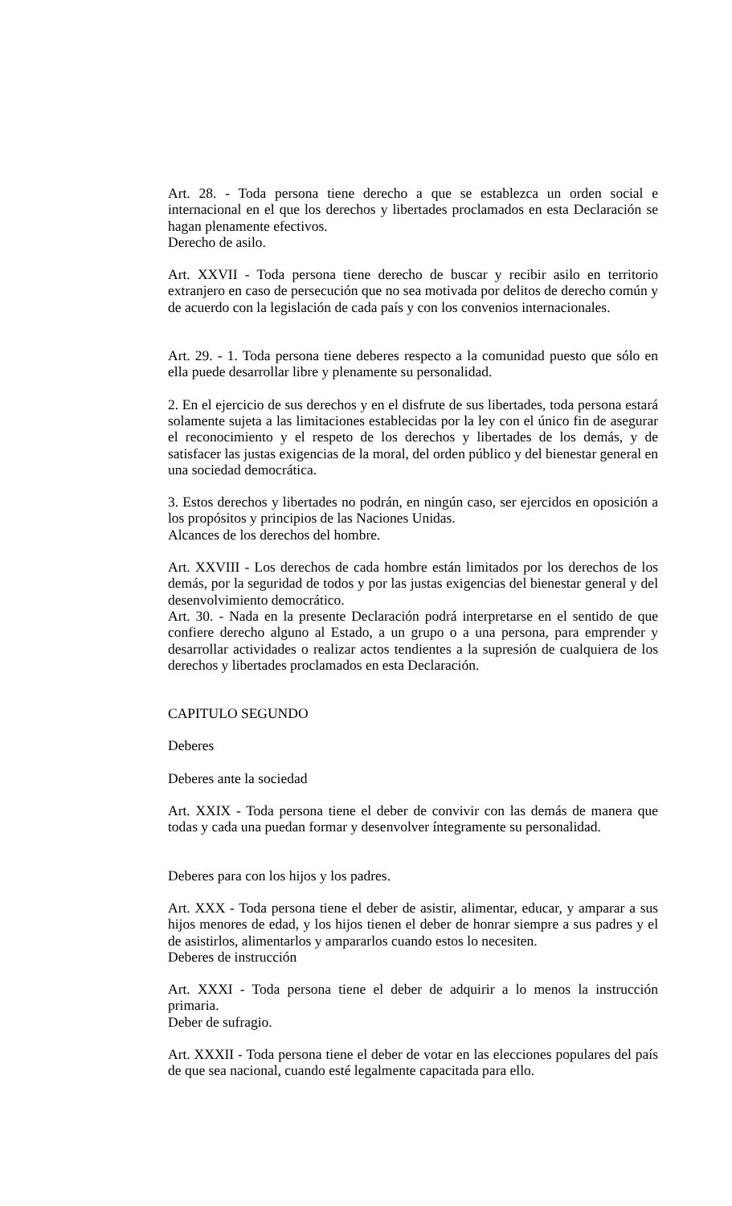Art. 28. - Toda persona tiene derecho a que se establezca un orden social e internacional en el que los derechos y libertades proclamados en esta Declaración se hagan plenamente efectivos.
Derecho de asilo.
Art. XXVII - Toda persona tiene derecho de buscar y recibir asilo en territorio extranjero en caso de persecución que no sea motivada por delitos de derecho común y de acuerdo con la legislación de cada país y con los convenios internacionales.
Art. 29. - 1. Toda persona tiene deberes respecto a la comunidad puesto que sólo en ella puede desarrollar libre y plenamente su personalidad.
2. En el ejercicio de sus derechos y en el disfrute de sus libertades, toda persona estará solamente sujeta a las limitaciones establecidas por la ley con el único fin de asegurar el reconocimiento y el respeto de los derechos y libertades de los demás, y de satisfacer las justas exigencias de la moral, del orden público y del bienestar general en una sociedad democrática.
3. Estos derechos y libertades no podrán, en ningún caso, ser ejercidos en oposición a los propósitos y principios de las Naciones Unidas.
Alcances de los derechos del hombre.
Art. XXVIII - Los derechos de cada hombre están limitados por los derechos de los demás, por la seguridad de todos y por las justas exigencias del bienestar general y del desenvolvimiento democrático.
Art. 30. - Nada en la presente Declaración podrá interpretarse en el sentido de que confiere derecho alguno al Estado, a un grupo o a una persona, para emprender y desarrollar actividades o realizar actos tendientes a la supresión de cualquiera de los derechos y libertades proclamados en esta Declaración.
CAPITULO SEGUNDO
Deberes
Deberes ante la sociedad
Art. XXIX - Toda persona tiene el deber de convivir con las demás de manera que todas y cada una puedan formar y desenvolver íntegramente su personalidad.
Deberes para con los hijos y los padres.
Art. XXX - Toda persona tiene el deber de asistir, alimentar, educar, y amparar a sus hijos menores de edad, y los hijos tienen el deber de honrar siempre a sus padres y el de asistirlos, alimentarlos y ampararlos cuando estos lo necesiten.
Deberes de instrucción
Art. XXXI - Toda persona tiene el deber de adquirir a lo menos la instrucción primaria.
Deber de sufragio.
Art. XXXII - Toda persona tiene el deber de votar en las elecciones populares del país de que sea nacional, cuando esté legalmente capacitada para ello.